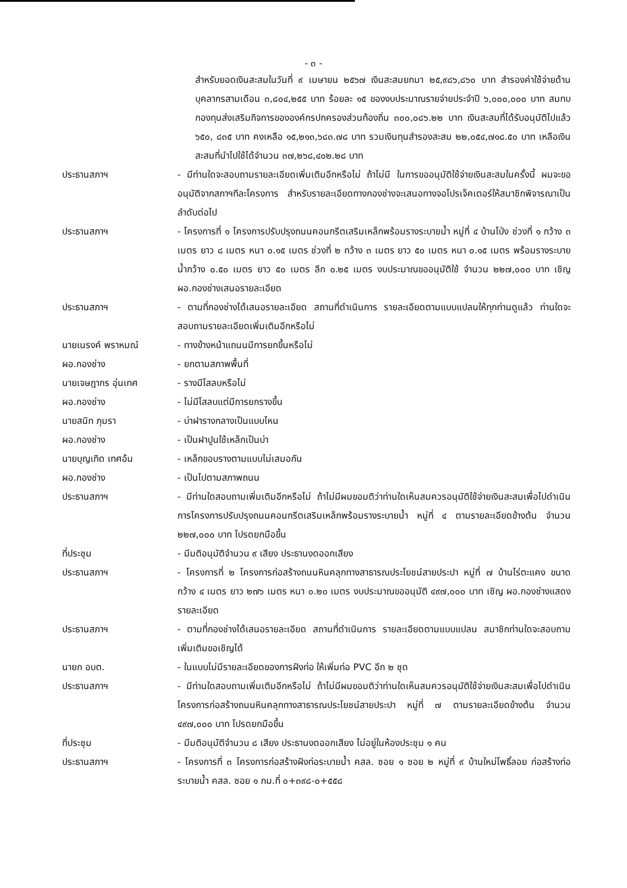- ๓ -
สำหรับยอดเงินสะสมในวันที่ ๙ เมษายน ๒๕๖๗ เงินสะสมยกมา ๒๕,๙๘๖,๘๖๐ บาท สำรองค่าใช้จ่ายด้านบุคลากรสามเดือน ๓,๘๐๔,๒๕๕ บาท ร้อยละ ๑๕ ของงบประมาณรายจ่ายประจำปี ๖,๐๐๐,๐๐๐ บาท สมทบกองทุนส่งเสริมกิจการขององค์กรปกครองส่วนท้องถิ่น ๓๐๐,๐๘๖.๒๒ บาท เงินสะสมที่ได้รับอนุมัติไปแล้ว ๖๕๐, ๘๓๕ บาท คงเหลือ ๑๕,๒๑๓,๖๘๓.๗๘ บาท รวมเงินทุนสำรองสะสม ๒๒,๐๕๔,๗๑๘.๕๐ บาท เหลือเงินสะสมที่นำไปใช้ได้จำนวน ๓๗,๒๖๘,๔๐๒.๒๘ บาท
ประธานสภาฯ - มีท่านใดจะสอบถามรายละเอียดเพิ่มเติมอีกหรือไม่ ถ้าไม่มี ในการขออนุมัติใช้จ่ายเงินสะสมในครั้งนี้ ผมจะขออนุมัติจากสภาฯทีละโครงการ สำหรับรายละเอียดทางกองช่างจะเสนอทางจอโปรเจ็คเตอร์ให้สมาชิกพิจารณาเป็นลำดับต่อไป
ประธานสภาฯ - โครงการที่ ๑ โครงการปรับปรุงถนนคอนกรีตเสริมเหล็กพร้อมรางระบายน้ำ หมู่ที่ ๔ บ้านโป่ง ช่วงที่ ๑ กว้าง ๓ เมตร ยาว ๘ เมตร หนา ๐.๑๕ เมตร ช่วงที่ ๒ กว้าง ๓ เมตร ยาว ๕๐ เมตร หนา ๐.๑๕ เมตร พร้อมรางระบายน้ำกว้าง ๐.๕๐ เมตร ยาว ๕๐ เมตร ลึก ๐.๒๕ เมตร งบประมาณขออนุมัติใช้ จำนวน ๒๒๗,๐๐๐ บาท เชิญ ผอ.กองช่างเสนอรายละเอียด
ประธานสภาฯ - ตามที่กองช่างได้เสนอรายละเอียด สถานที่ดำเนินการ รายละเอียดตามแบบแปลนให้ทุกท่านดูแล้ว ท่านใดจะสอบถามรายละเอียดเพิ่มเติมอีกหรือไม่
นายเนรงค์ พราหมณ์ - ทางข้างหน้าแถนนมีการยกขึ้นหรือไม่
ผอ.กองช่าง - ยกตามสภาพพื้นที่
นายเจษฎากร อุ่นเทศ - รางมีโสลบหรือไม่
ผอ.กองช่าง - ไม่มีโสลบแต่มีการยกรางขึ้น
นายสนิท ภุมรา - บ่าฝารางกลางเป็นแบบไหน
ผอ.กองช่าง - เป็นฝาปูนใช้เหล็กเป็นบ่า
นายบุญเทิด เทศอ้น - เหล็กขอบรางตามแบบไม่เสมอกัน
ผอ.กองช่าง - เป็นไปตามสภาพถนน
ประธานสภาฯ - มีท่านใดสอบถามเพิ่มเติมอีกหรือไม่ ถ้าไม่มีผมขอมติว่าท่านใดเห็นสมควรอนุมัติใช้จ่ายเงินสะสมเพื่อไปดำเนินการโครงการปรับปรุงถนนคอนกรีตเสริมเหล็กพร้อมรางระบายน้ำ หมู่ที่ ๔ ตามรายละเอียดข้างต้น จำนวน ๒๒๗,๐๐๐ บาท โปรดยกมือขึ้น
ที่ประชุม - มีมติอนุมัติจำนวน ๙ เสียง ประธานงดออกเสียง
ประธานสภาฯ - โครงการที่ ๒ โครงการก่อสร้างถนนหินคลุกทางสาธารณประโยชน์สายประปา หมู่ที่ ๗ บ้านไร่ตะแคง ขนาดกว้าง ๔ เมตร ยาว ๒๗๖ เมตร หนา ๐.๒๐ เมตร งบประมาณขออนุมัติ ๔๙๗,๐๐๐ บาท เชิญ ผอ.กองช่างแสดงรายละเอียด
ประธานสภาฯ - ตามที่กองช่างได้เสนอรายละเอียด สถานที่ดำเนินการ รายละเอียดตามแบบแปลน สมาชิกท่านใดจะสอบถามเพิ่มเติมขอเชิญได้
นายก อบต. - ในแบบไม่มีรายละเอียดของการฝังท่อ ให้เพิ่มท่อ PVC อีก ๒ ชุด
ประธานสภาฯ - มีท่านใดสอบถามเพิ่มเติมอีกหรือไม่ ถ้าไม่มีผมขอมติว่าท่านใดเห็นสมควรอนุมัติใช้จ่ายเงินสะสมเพื่อไปดำเนินโครงการก่อสร้างถนนหินคลุกทางสาธารณประโยชน์สายประปา หมู่ที่ ๗ ตามรายละเอียดข้างต้น จำนวน ๔๙๗,๐๐๐ บาท โปรดยกมือขึ้น
ที่ประชุม - มีมติอนุมัติจำนวน ๘ เสียง ประธานงดออกเสียง ไม่อยู่ในห้องประชุม ๑ คน
ประธานสภาฯ - โครงการที่ ๓ โครงการก่อสร้างฝังท่อระบายน้ำ คสล. ซอย ๑ ซอย ๒ หมู่ที่ ๙ บ้านใหม่โพธิ์ลอย ก่อสร้างท่อระบายน้ำ คสล. ซอย ๑ กม.ที่ ๐+๓๙๘-๐+๕๕๘